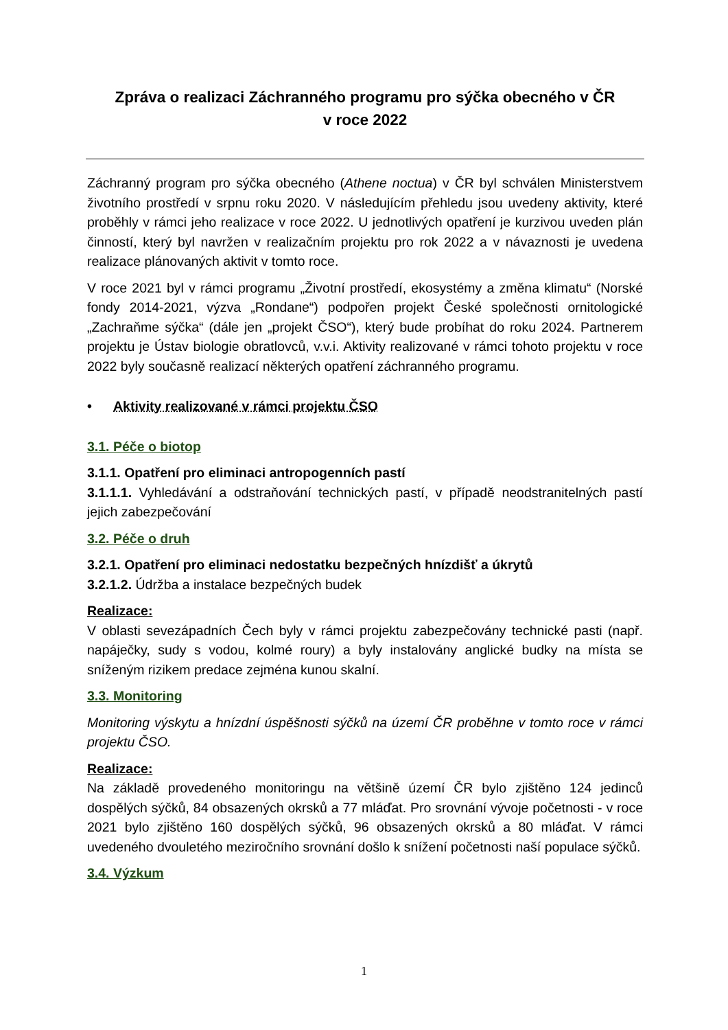Zpráva o realizaci Záchranného programu pro sýčka obecného v ČR
v roce 2022
Záchranný program pro sýčka obecného (Athene noctua) v ČR byl schválen Ministerstvem životního prostředí v srpnu roku 2020. V následujícím přehledu jsou uvedeny aktivity, které proběhly v rámci jeho realizace v roce 2022. U jednotlivých opatření je kurzivou uveden plán činností, který byl navržen v realizačním projektu pro rok 2022 a v návaznosti je uvedena realizace plánovaných aktivit v tomto roce.
V roce 2021 byl v rámci programu „Životní prostředí, ekosystémy a změna klimatu“ (Norské fondy 2014-2021, výzva „Rondane“) podpořen projekt České společnosti ornitologické „Zachraňme sýčka“ (dále jen „projekt ČSO“), který bude probíhat do roku 2024. Partnerem projektu je Ústav biologie obratlovců, v.v.i. Aktivity realizované v rámci tohoto projektu v roce 2022 byly současně realizací některých opatření záchranného programu.
• Aktivity realizované v rámci projektu ČSO
3.1. Péče o biotop
3.1.1. Opatření pro eliminaci antropogenních pastí
3.1.1.1. Vyhledávání a odstraňování technických pastí, v případě neodstranitelných pastí jejich zabezpečování
3.2. Péče o druh
3.2.1. Opatření pro eliminaci nedostatku bezpečných hnízdišť a úkrytů
3.2.1.2. Údržba a instalace bezpečných budek
Realizace:
V oblasti sevezápadních Čech byly v rámci projektu zabezpečovány technické pasti (např. napáječky, sudy s vodou, kolmé roury) a byly instalovány anglické budky na místa se sníženým rizikem predace zejména kunou skalní.
3.3. Monitoring
Monitoring výskytu a hnízdní úspěšnosti sýčků na území ČR proběhne v tomto roce v rámci projektu ČSO.
Realizace:
Na základě provedeného monitoringu na většině území ČR bylo zjištěno 124 jedinců dospělých sýčků, 84 obsazených okrsků a 77 mláďat. Pro srovnání vývoje početnosti - v roce 2021 bylo zjištěno 160 dospělých sýčků, 96 obsazených okrsků a 80 mláďat. V rámci uvedeného dvouletého meziročního srovnání došlo k snížení početnosti naší populace sýčků.
3.4. Výzkum
1